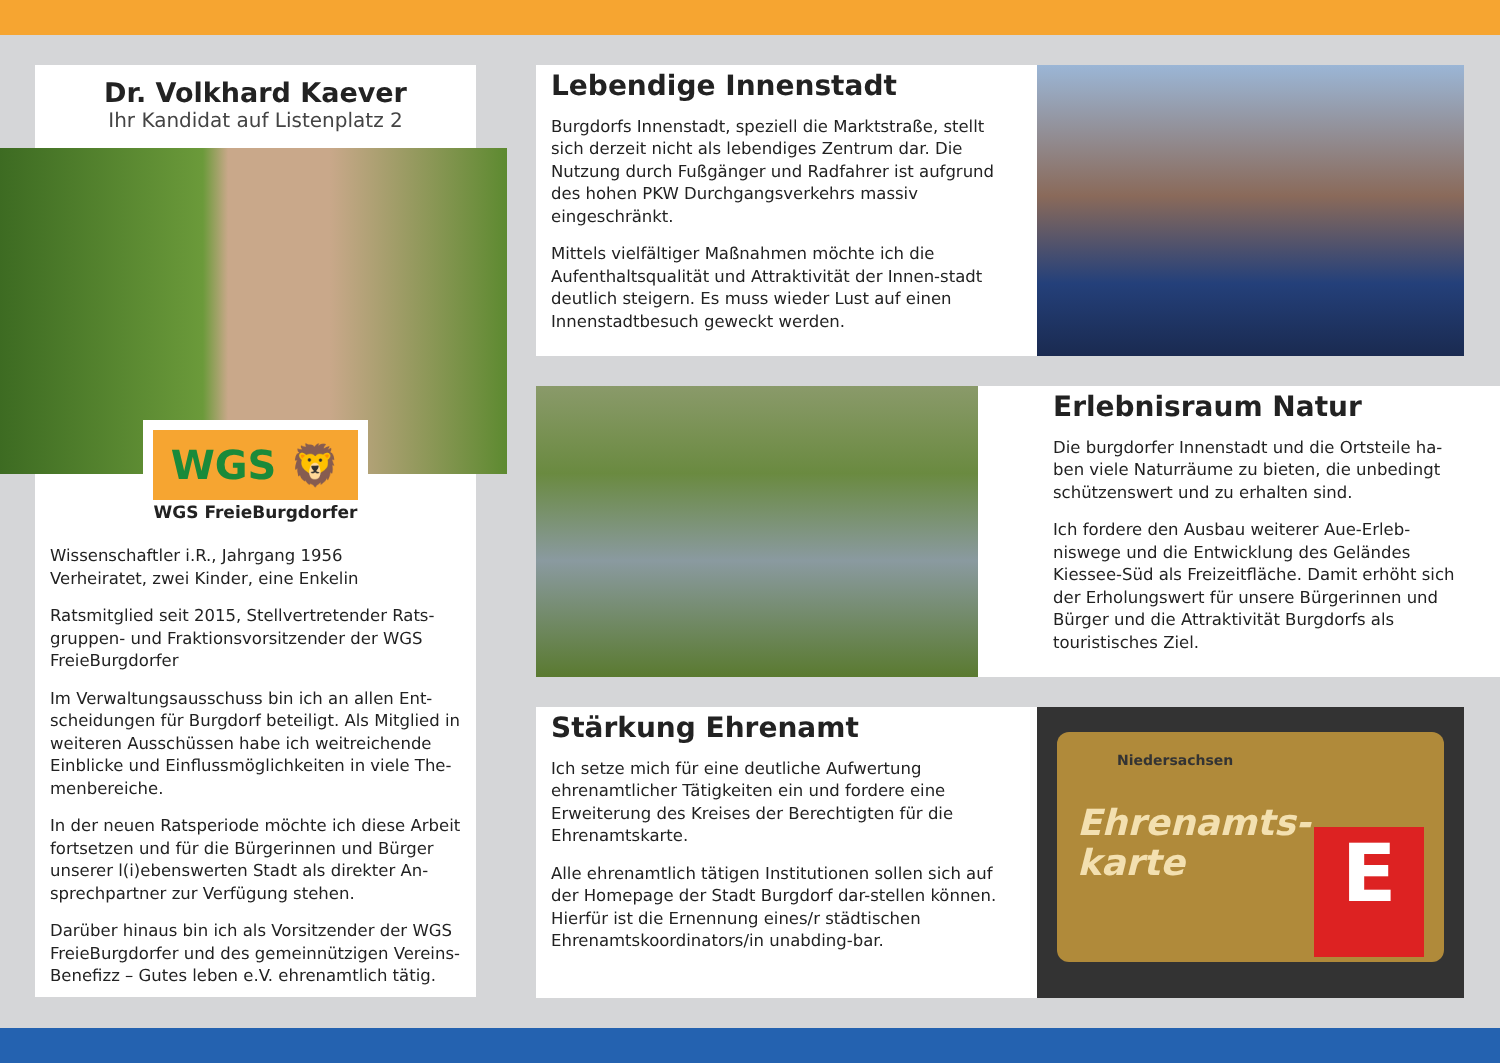Dr. Volkhard Kaever
Ihr Kandidat auf Listenplatz 2
WGS 🦁
WGS FreieBurgdorfer
Wissenschaftler i.R., Jahrgang 1956
Verheiratet, zwei Kinder, eine Enkelin
Ratsmitglied seit 2015, Stellvertretender Rats-gruppen- und Fraktionsvorsitzender der WGS FreieBurgdorfer
Im Verwaltungsausschuss bin ich an allen Ent-scheidungen für Burgdorf beteiligt. Als Mitglied in weiteren Ausschüssen habe ich weitreichende Einblicke und Einflussmöglichkeiten in viele The-menbereiche.
In der neuen Ratsperiode möchte ich diese Arbeit fortsetzen und für die Bürgerinnen und Bürger unserer l(i)ebenswerten Stadt als direkter An-sprechpartner zur Verfügung stehen.
Darüber hinaus bin ich als Vorsitzender der WGS FreieBurgdorfer und des gemeinnützigen Vereins-Benefizz – Gutes leben e.V. ehrenamtlich tätig.
Lebendige Innenstadt
Burgdorfs Innenstadt, speziell die Marktstraße, stellt sich derzeit nicht als lebendiges Zentrum dar. Die Nutzung durch Fußgänger und Radfahrer ist aufgrund des hohen PKW Durchgangsverkehrs massiv eingeschränkt.
Mittels vielfältiger Maßnahmen möchte ich die Aufenthaltsqualität und Attraktivität der Innen-stadt deutlich steigern. Es muss wieder Lust auf einen Innenstadtbesuch geweckt werden.
Erlebnisraum Natur
Die burgdorfer Innenstadt und die Ortsteile ha-ben viele Naturräume zu bieten, die unbedingt schützenswert und zu erhalten sind.
Ich fordere den Ausbau weiterer Aue-Erleb-niswege und die Entwicklung des Geländes Kiessee-Süd als Freizeitfläche. Damit erhöht sich der Erholungswert für unsere Bürgerinnen und Bürger und die Attraktivität Burgdorfs als touristisches Ziel.
Stärkung Ehrenamt
Ich setze mich für eine deutliche Aufwertung ehrenamtlicher Tätigkeiten ein und fordere eine Erweiterung des Kreises der Berechtigten für die Ehrenamtskarte.
Alle ehrenamtlich tätigen Institutionen sollen sich auf der Homepage der Stadt Burgdorf dar-stellen können. Hierfür ist die Ernennung eines/r städtischen Ehrenamtskoordinators/in unabding-bar.
Niedersachsen
Ehrenamts-
karte
E